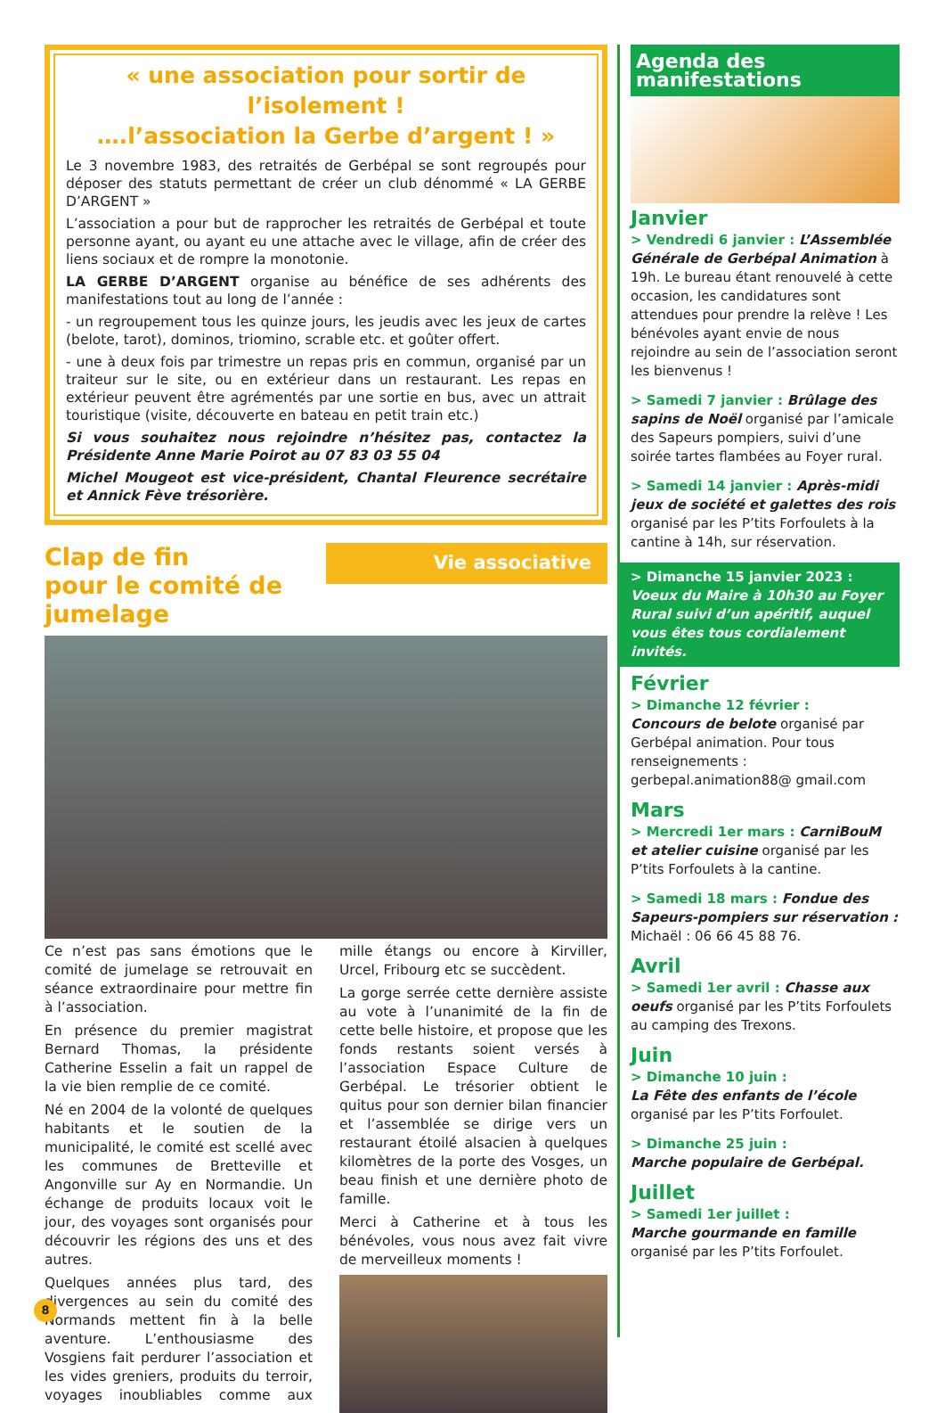« une association pour sortir de l’isolement !
….l’association la Gerbe d’argent ! »
Le 3 novembre 1983, des retraités de Gerbépal se sont regroupés pour déposer des statuts permettant de créer un club dénommé « LA GERBE D’ARGENT »
L’association a pour but de rapprocher les retraités de Gerbépal et toute personne ayant, ou ayant eu une attache avec le village, afin de créer des liens sociaux et de rompre la monotonie.
LA GERBE D’ARGENT organise au bénéfice de ses adhérents des manifestations tout au long de l’année :
- un regroupement tous les quinze jours, les jeudis avec les jeux de cartes (belote, tarot), dominos, triomino, scrable etc. et goûter offert.
- une à deux fois par trimestre un repas pris en commun, organisé par un traiteur sur le site, ou en extérieur dans un restaurant. Les repas en extérieur peuvent être agrémentés par une sortie en bus, avec un attrait touristique (visite, découverte en bateau en petit train etc.)
Si vous souhaitez nous rejoindre n’hésitez pas, contactez la Présidente Anne Marie Poirot au 07 83 03 55 04
Michel Mougeot est vice-président, Chantal Fleurence secrétaire et Annick Fève trésorière.
Clap de fin
pour le comité de jumelage
Vie associative
Ce n’est pas sans émotions que le comité de jumelage se retrouvait en séance extraordinaire pour mettre fin à l’association.
En présence du premier magistrat Bernard Thomas, la présidente Catherine Esselin a fait un rappel de la vie bien remplie de ce comité.
Né en 2004 de la volonté de quelques habitants et le soutien de la municipalité, le comité est scellé avec les communes de Bretteville et Angonville sur Ay en Normandie. Un échange de produits locaux voit le jour, des voyages sont organisés pour découvrir les régions des uns et des autres.
Quelques années plus tard, des divergences au sein du comité des Normands mettent fin à la belle aventure. L’enthousiasme des Vosgiens fait perdurer l’association et les vides greniers, produits du terroir, voyages inoubliables comme aux mille étangs ou encore à Kirviller, Urcel, Fribourg etc se succèdent.
La gorge serrée cette dernière assiste au vote à l’unanimité de la fin de cette belle histoire, et propose que les fonds restants soient versés à l’association Espace Culture de Gerbépal. Le trésorier obtient le quitus pour son dernier bilan financier et l’assemblée se dirige vers un restaurant étoilé alsacien à quelques kilomètres de la porte des Vosges, un beau finish et une dernière photo de famille.
Merci à Catherine et à tous les bénévoles, vous nous avez fait vivre de merveilleux moments !
Agenda des manifestations
Janvier
> Vendredi 6 janvier : L’Assemblée Générale de Gerbépal Animation à 19h. Le bureau étant renouvelé à cette occasion, les candidatures sont attendues pour prendre la relève ! Les bénévoles ayant envie de nous rejoindre au sein de l’association seront les bienvenus !
> Samedi 7 janvier : Brûlage des sapins de Noël organisé par l’amicale des Sapeurs pompiers, suivi d’une soirée tartes flambées au Foyer rural.
> Samedi 14 janvier : Après-midi jeux de société et galettes des rois organisé par les P’tits Forfoulets à la cantine à 14h, sur réservation.
> Dimanche 15 janvier 2023 :
Voeux du Maire à 10h30 au Foyer Rural suivi d’un apéritif, auquel vous êtes tous cordialement invités.
Février
> Dimanche 12 février :
Concours de belote organisé par Gerbépal animation. Pour tous renseignements : gerbepal.animation88@ gmail.com
Mars
> Mercredi 1er mars : CarniBouM et atelier cuisine organisé par les P’tits Forfoulets à la cantine.
> Samedi 18 mars : Fondue des Sapeurs-pompiers sur réservation : Michaël : 06 66 45 88 76.
Avril
> Samedi 1er avril : Chasse aux oeufs organisé par les P’tits Forfoulets au camping des Trexons.
Juin
> Dimanche 10 juin :
La Fête des enfants de l’école organisé par les P’tits Forfoulet.
> Dimanche 25 juin :
Marche populaire de Gerbépal.
Juillet
> Samedi 1er juillet :
Marche gourmande en famille organisé par les P’tits Forfoulet.
8